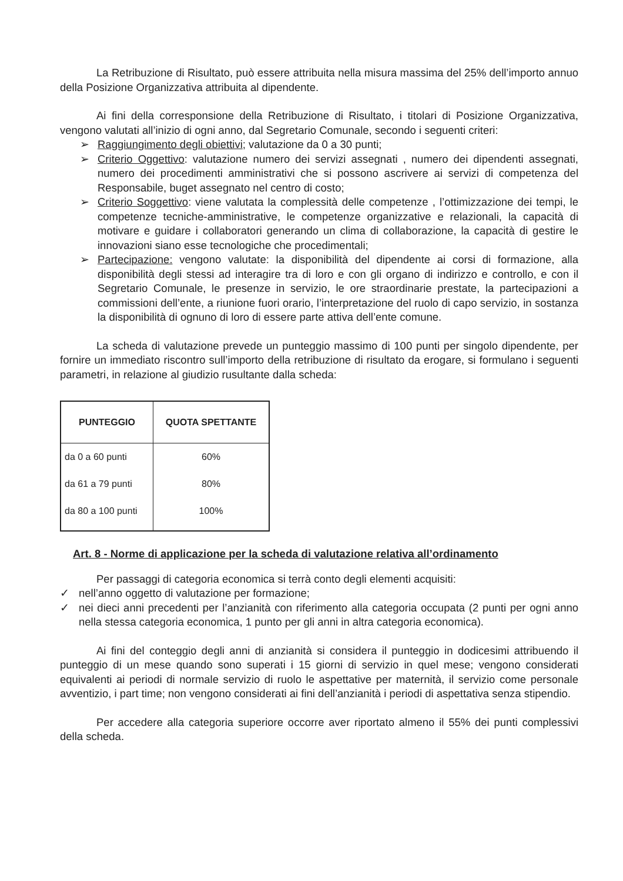La Retribuzione di Risultato, può essere attribuita nella misura massima del 25% dell’importo annuo della Posizione Organizzativa attribuita al dipendente.
Ai fini della corresponsione della Retribuzione di Risultato, i titolari di Posizione Organizzativa, vengono valutati all’inizio di ogni anno, dal Segretario Comunale, secondo i seguenti criteri:
➢ Raggiungimento degli obiettivi; valutazione da 0 a 30 punti;
➢ Criterio Oggettivo: valutazione numero dei servizi assegnati , numero dei dipendenti assegnati, numero dei procedimenti amministrativi che si possono ascrivere ai servizi di competenza del Responsabile, buget assegnato nel centro di costo;
➢ Criterio Soggettivo: viene valutata la complessità delle competenze , l’ottimizzazione dei tempi, le competenze tecniche-amministrative, le competenze organizzative e relazionali, la capacità di motivare e guidare i collaboratori generando un clima di collaborazione, la capacità di gestire le innovazioni siano esse tecnologiche che procedimentali;
➢ Partecipazione: vengono valutate: la disponibilità del dipendente ai corsi di formazione, alla disponibilità degli stessi ad interagire tra di loro e con gli organo di indirizzo e controllo, e con il Segretario Comunale, le presenze in servizio, le ore straordinarie prestate, la partecipazioni a commissioni dell’ente, a riunione fuori orario, l’interpretazione del ruolo di capo servizio, in sostanza la disponibilità di ognuno di loro di essere parte attiva dell’ente comune.
La scheda di valutazione prevede un punteggio massimo di 100 punti per singolo dipendente, per fornire un immediato riscontro sull’importo della retribuzione di risultato da erogare, si formulano i seguenti parametri, in relazione al giudizio rusultante dalla scheda:
| PUNTEGGIO | QUOTA SPETTANTE |
| --- | --- |
| da 0 a 60 punti | 60% |
| da 61 a 79 punti | 80% |
| da 80 a 100 punti | 100% |
Art. 8 - Norme di applicazione per la scheda di valutazione relativa all’ordinamento
Per passaggi di categoria economica si terrà conto degli elementi acquisiti:
✓ nell’anno oggetto di valutazione per formazione;
✓ nei dieci anni precedenti per l’anzianità con riferimento alla categoria occupata (2 punti per ogni anno nella stessa categoria economica, 1 punto per gli anni in altra categoria economica).
Ai fini del conteggio degli anni di anzianità si considera il punteggio in dodicesimi attribuendo il punteggio di un mese quando sono superati i 15 giorni di servizio in quel mese; vengono considerati equivalenti ai periodi di normale servizio di ruolo le aspettative per maternità, il servizio come personale avventizio, i part time; non vengono considerati ai fini dell’anzianità i periodi di aspettativa senza stipendio.
Per accedere alla categoria superiore occorre aver riportato almeno il 55% dei punti complessivi della scheda.